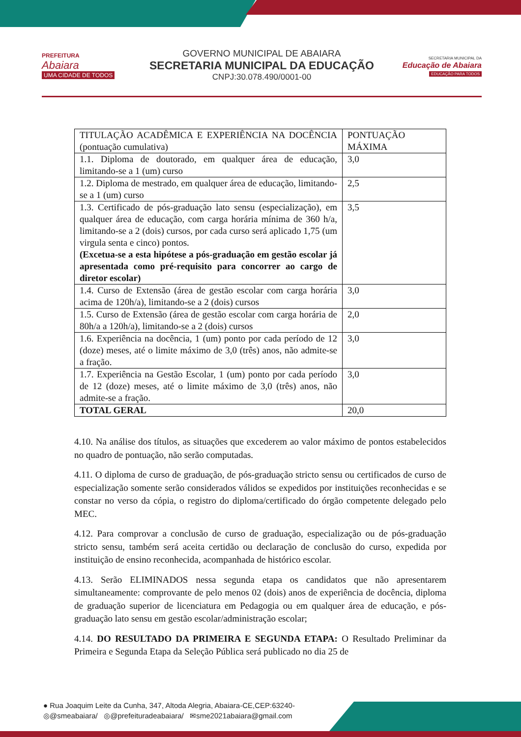PREFEITURA
Abaiara
UMA CIDADE DE TODOS
GOVERNO MUNICIPAL DE ABAIARA
SECRETARIA MUNICIPAL DA EDUCAÇÃO
CNPJ:30.078.490/0001-00
SECRETARIA MUNICIPAL DA
Educação de Abaiara
EDUCAÇÃO PARA TODOS
| TITULAÇÃO ACADÊMICA E EXPERIÊNCIA NA DOCÊNCIA (pontuação cumulativa) | PONTUAÇÃO MÁXIMA |
| 1.1. Diploma de doutorado, em qualquer área de educação, limitando-se a 1 (um) curso | 3,0 |
| 1.2. Diploma de mestrado, em qualquer área de educação, limitando-se a 1 (um) curso | 2,5 |
| 1.3. Certificado de pós-graduação lato sensu (especialização), em qualquer área de educação, com carga horária mínima de 360 h/a, limitando-se a 2 (dois) cursos, por cada curso será aplicado 1,75 (um virgula senta e cinco) pontos. (Excetua-se a esta hipótese a pós-graduação em gestão escolar já apresentada como pré-requisito para concorrer ao cargo de diretor escolar) | 3,5 |
| 1.4. Curso de Extensão (área de gestão escolar com carga horária acima de 120h/a), limitando-se a 2 (dois) cursos | 3,0 |
| 1.5. Curso de Extensão (área de gestão escolar com carga horária de 80h/a a 120h/a), limitando-se a 2 (dois) cursos | 2,0 |
| 1.6. Experiência na docência, 1 (um) ponto por cada período de 12 (doze) meses, até o limite máximo de 3,0 (três) anos, não admite-se a fração. | 3,0 |
| 1.7. Experiência na Gestão Escolar, 1 (um) ponto por cada período de 12 (doze) meses, até o limite máximo de 3,0 (três) anos, não admite-se a fração. | 3,0 |
| TOTAL GERAL | 20,0 |
4.10. Na análise dos títulos, as situações que excederem ao valor máximo de pontos estabelecidos no quadro de pontuação, não serão computadas.
4.11. O diploma de curso de graduação, de pós-graduação stricto sensu ou certificados de curso de especialização somente serão considerados válidos se expedidos por instituições reconhecidas e se constar no verso da cópia, o registro do diploma/certificado do órgão competente delegado pelo MEC.
4.12. Para comprovar a conclusão de curso de graduação, especialização ou de pós-graduação stricto sensu, também será aceita certidão ou declaração de conclusão do curso, expedida por instituição de ensino reconhecida, acompanhada de histórico escolar.
4.13. Serão ELIMINADOS nessa segunda etapa os candidatos que não apresentarem simultaneamente: comprovante de pelo menos 02 (dois) anos de experiência de docência, diploma de graduação superior de licenciatura em Pedagogia ou em qualquer área de educação, e pós- graduação lato sensu em gestão escolar/administração escolar;
4.14. DO RESULTADO DA PRIMEIRA E SEGUNDA ETAPA: O Resultado Preliminar da Primeira e Segunda Etapa da Seleção Pública será publicado no dia 25 de
● Rua Joaquim Leite da Cunha, 347, Altoda Alegria, Abaiara-CE,CEP:63240-
◎@smeabaiara/ ◎@prefeituradeabaiara/ ✉sme2021abaiara@gmail.com